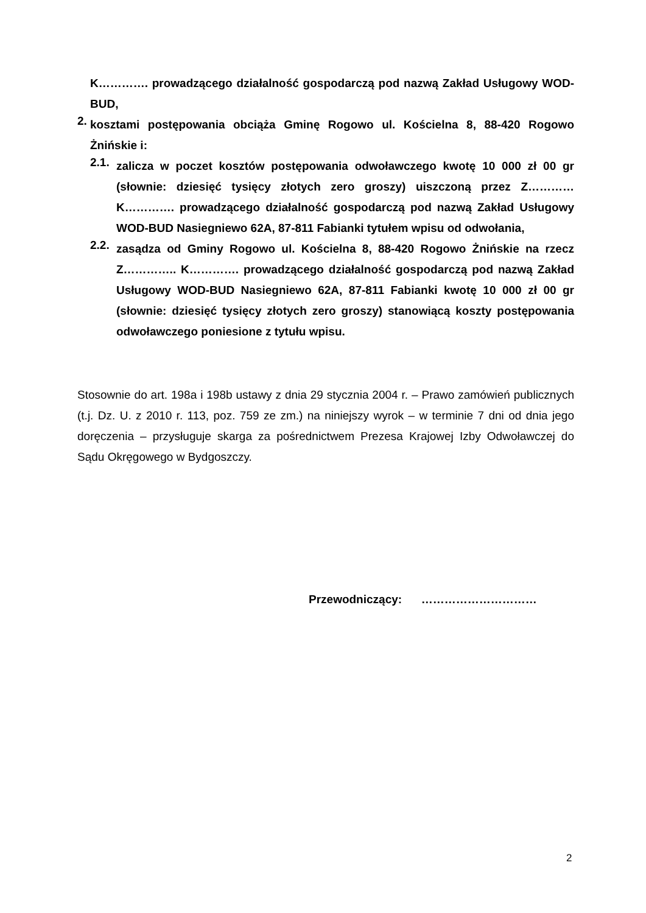K…………. prowadzącego działalność gospodarczą pod nazwą Zakład Usługowy WOD-BUD,
2.
kosztami postępowania obciąża Gminę Rogowo ul. Kościelna 8, 88-420 Rogowo Żnińskie i:
2.1.
zalicza w poczet kosztów postępowania odwoławczego kwotę 10 000 zł 00 gr (słownie: dziesięć tysięcy złotych zero groszy) uiszczoną przez Z………… K…………. prowadzącego działalność gospodarczą pod nazwą Zakład Usługowy WOD-BUD Nasiegniewo 62A, 87-811 Fabianki tytułem wpisu od odwołania,
2.2.
zasądza od Gminy Rogowo ul. Kościelna 8, 88-420 Rogowo Żnińskie na rzecz Z………….. K…………. prowadzącego działalność gospodarczą pod nazwą Zakład Usługowy WOD-BUD Nasiegniewo 62A, 87-811 Fabianki kwotę 10 000 zł 00 gr (słownie: dziesięć tysięcy złotych zero groszy) stanowiącą koszty postępowania odwoławczego poniesione z tytułu wpisu.
Stosownie do art. 198a i 198b ustawy z dnia 29 stycznia 2004 r. – Prawo zamówień publicznych (t.j. Dz. U. z 2010 r. 113, poz. 759 ze zm.) na niniejszy wyrok – w terminie 7 dni od dnia jego doręczenia – przysługuje skarga za pośrednictwem Prezesa Krajowej Izby Odwoławczej do Sądu Okręgowego w Bydgoszczy.
Przewodniczący: …………………………
2